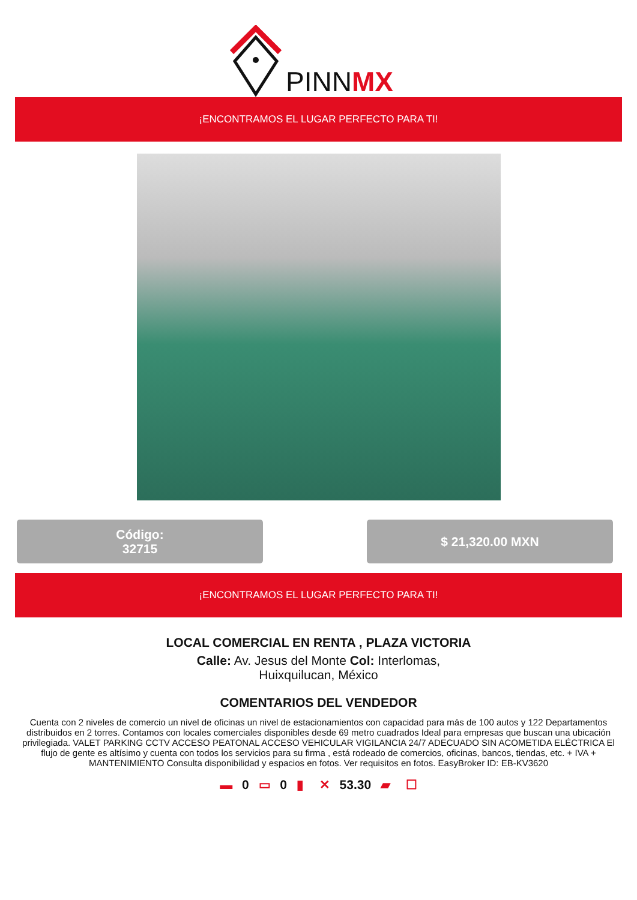PINNMX
¡ENCONTRAMOS EL LUGAR PERFECTO PARA TI!
Código:
32715
$ 21,320.00 MXN
¡ENCONTRAMOS EL LUGAR PERFECTO PARA TI!
LOCAL COMERCIAL EN RENTA , PLAZA VICTORIA
Calle: Av. Jesus del Monte Col: Interlomas, Huixquilucan, México
COMENTARIOS DEL VENDEDOR
Cuenta con 2 niveles de comercio un nivel de oficinas un nivel de estacionamientos con capacidad para más de 100 autos y 122 Departamentos distribuidos en 2 torres. Contamos con locales comerciales disponibles desde 69 metro cuadrados Ideal para empresas que buscan una ubicación privilegiada. VALET PARKING CCTV ACCESO PEATONAL ACCESO VEHICULAR VIGILANCIA 24/7 ADECUADO SIN ACOMETIDA ELÉCTRICA El flujo de gente es altísimo y cuenta con todos los servicios para su firma , está rodeado de comercios, oficinas, bancos, tiendas, etc. + IVA + MANTENIMIENTO Consulta disponibilidad y espacios en fotos. Ver requisitos en fotos. EasyBroker ID: EB-KV3620
▬ 0 ▭ 0 ▮ ✕ 53.30 ▰ ☐